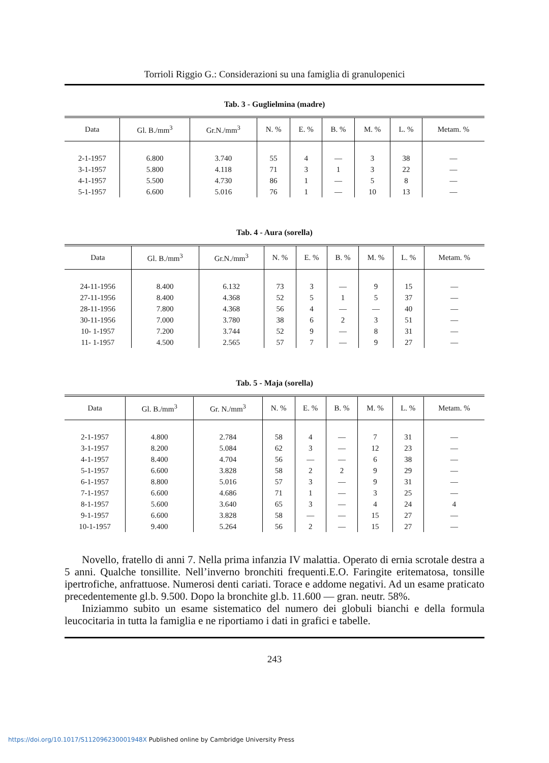Torrioli Riggio G.: Considerazioni su una famiglia di granulopenici
Tab. 3 - Guglielmina (madre)
| Data | Gl. B./mm<sup>3</sup> | Gr.N./mm<sup>3</sup> | N. % | E. % | B. % | M. % | L. % | Metam. % |
| --- | --- | --- | --- | --- | --- | --- | --- | --- |
| 2-1-1957 | 6.800 | 3.740 | 55 | 4 | — | 3 | 38 | — |
| 3-1-1957 | 5.800 | 4.118 | 71 | 3 | 1 | 3 | 22 | — |
| 4-1-1957 | 5.500 | 4.730 | 86 | 1 | — | 5 | 8 | — |
| 5-1-1957 | 6.600 | 5.016 | 76 | 1 | — | 10 | 13 | — |
Tab. 4 - Aura (sorella)
| Data | Gl. B./mm<sup>3</sup> | Gr.N./mm<sup>3</sup> | N. % | E. % | B. % | M. % | L. % | Metam. % |
| --- | --- | --- | --- | --- | --- | --- | --- | --- |
| 24-11-1956 | 8.400 | 6.132 | 73 | 3 | — | 9 | 15 | — |
| 27-11-1956 | 8.400 | 4.368 | 52 | 5 | 1 | 5 | 37 | — |
| 28-11-1956 | 7.800 | 4.368 | 56 | 4 | — | — | 40 | — |
| 30-11-1956 | 7.000 | 3.780 | 38 | 6 | 2 | 3 | 51 | — |
| 10- 1-1957 | 7.200 | 3.744 | 52 | 9 | — | 8 | 31 | — |
| 11- 1-1957 | 4.500 | 2.565 | 57 | 7 | — | 9 | 27 | — |
Tab. 5 - Maja (sorella)
| Data | Gl. B./mm<sup>3</sup> | Gr. N./mm<sup>3</sup> | N. % | E. % | B. % | M. % | L. % | Metam. % |
| --- | --- | --- | --- | --- | --- | --- | --- | --- |
| 2-1-1957 | 4.800 | 2.784 | 58 | 4 | — | 7 | 31 | — |
| 3-1-1957 | 8.200 | 5.084 | 62 | 3 | — | 12 | 23 | — |
| 4-1-1957 | 8.400 | 4.704 | 56 | — | — | 6 | 38 | — |
| 5-1-1957 | 6.600 | 3.828 | 58 | 2 | 2 | 9 | 29 | — |
| 6-1-1957 | 8.800 | 5.016 | 57 | 3 | — | 9 | 31 | — |
| 7-1-1957 | 6.600 | 4.686 | 71 | 1 | — | 3 | 25 | — |
| 8-1-1957 | 5.600 | 3.640 | 65 | 3 | — | 4 | 24 | 4 |
| 9-1-1957 | 6.600 | 3.828 | 58 | — | — | 15 | 27 | — |
| 10-1-1957 | 9.400 | 5.264 | 56 | 2 | — | 15 | 27 | — |
Novello, fratello di anni 7. Nella prima infanzia IV malattia. Operato di ernia scrotale destra a 5 anni. Qualche tonsillite. Nell’inverno bronchiti frequenti.E.O. Faringite eritematosa, tonsille ipertrofiche, anfrattuose. Numerosi denti cariati. Torace e addome negativi. Ad un esame praticato precedentemente gl.b. 9.500. Dopo la bronchite gl.b. 11.600 — gran. neutr. 58%.
Iniziammo subito un esame sistematico del numero dei globuli bianchi e della formula leucocitaria in tutta la famiglia e ne riportiamo i dati in grafici e tabelle.
243
https://doi.org/10.1017/S112096230001948X Published online by Cambridge University Press